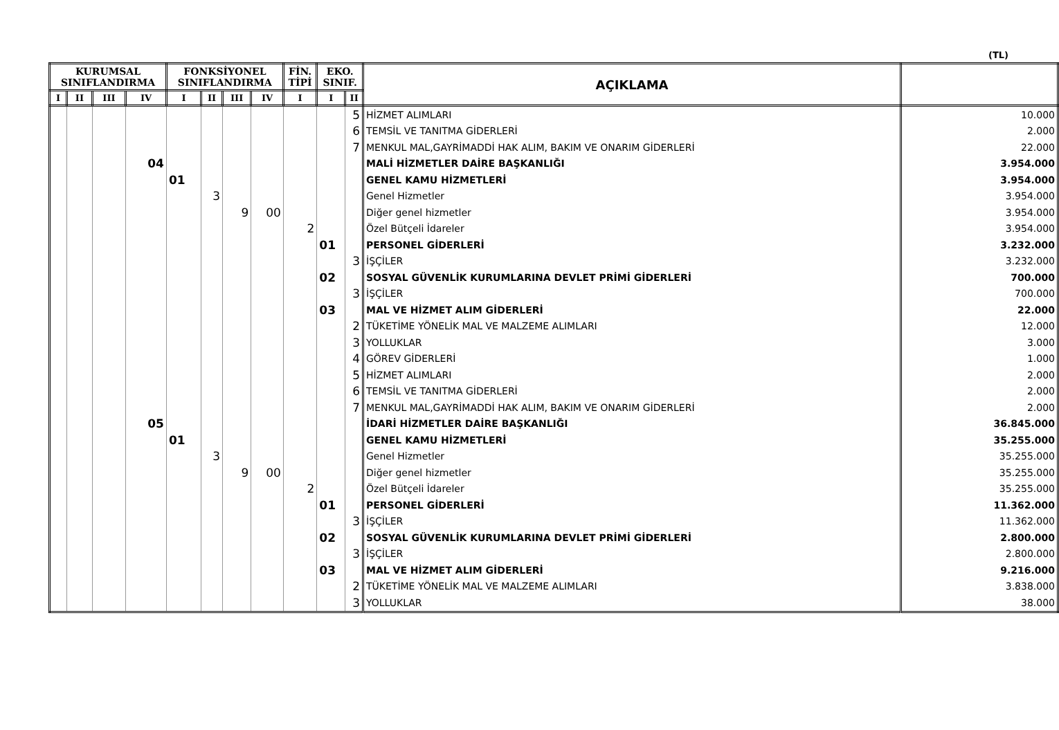(TL)
| KURUMSAL SINIFLANDIRMA | | | | FONKSİYONEL SINIFLANDIRMA | | | | FİN. TİPİ | EKO. SINIF. | | AÇIKLAMA | |
| --- | --- | --- | --- | --- | --- | --- | --- | --- | --- | --- | --- | --- |
| I | II | III | IV | I | II | III | IV | I | I | II | | |
| | | | | | | | | | | 5 | HİZMET ALIMLARI | 10.000 |
| | | | | | | | | | | 6 | TEMSİL VE TANITMA GİDERLERİ | 2.000 |
| | | | | | | | | | | 7 | MENKUL MAL,GAYRİMADDİ HAK ALIM, BAKIM VE ONARIM GİDERLERİ | 22.000 |
| | | | 04 | | | | | | | | MALİ HİZMETLER DAİRE BAŞKANLIĞI | 3.954.000 |
| | | | | 01 | | | | | | | GENEL KAMU HİZMETLERİ | 3.954.000 |
| | | | | | 3 | | | | | | Genel Hizmetler | 3.954.000 |
| | | | | | | 9 | 00 | | | | Diğer genel hizmetler | 3.954.000 |
| | | | | | | | | 2 | | | Özel Bütçeli İdareler | 3.954.000 |
| | | | | | | | | | 01 | | PERSONEL GİDERLERİ | 3.232.000 |
| | | | | | | | | | | 3 | İŞÇİLER | 3.232.000 |
| | | | | | | | | | 02 | | SOSYAL GÜVENLİK KURUMLARINA DEVLET PRİMİ GİDERLERİ | 700.000 |
| | | | | | | | | | | 3 | İŞÇİLER | 700.000 |
| | | | | | | | | | 03 | | MAL VE HİZMET ALIM GİDERLERİ | 22.000 |
| | | | | | | | | | | 2 | TÜKETİME YÖNELİK MAL VE MALZEME ALIMLARI | 12.000 |
| | | | | | | | | | | 3 | YOLLUKLAR | 3.000 |
| | | | | | | | | | | 4 | GÖREV GİDERLERİ | 1.000 |
| | | | | | | | | | | 5 | HİZMET ALIMLARI | 2.000 |
| | | | | | | | | | | 6 | TEMSİL VE TANITMA GİDERLERİ | 2.000 |
| | | | | | | | | | | 7 | MENKUL MAL,GAYRİMADDİ HAK ALIM, BAKIM VE ONARIM GİDERLERİ | 2.000 |
| | | | 05 | | | | | | | | İDARİ HİZMETLER DAİRE BAŞKANLIĞI | 36.845.000 |
| | | | | 01 | | | | | | | GENEL KAMU HİZMETLERİ | 35.255.000 |
| | | | | | 3 | | | | | | Genel Hizmetler | 35.255.000 |
| | | | | | | 9 | 00 | | | | Diğer genel hizmetler | 35.255.000 |
| | | | | | | | | 2 | | | Özel Bütçeli İdareler | 35.255.000 |
| | | | | | | | | | 01 | | PERSONEL GİDERLERİ | 11.362.000 |
| | | | | | | | | | | 3 | İŞÇİLER | 11.362.000 |
| | | | | | | | | | 02 | | SOSYAL GÜVENLİK KURUMLARINA DEVLET PRİMİ GİDERLERİ | 2.800.000 |
| | | | | | | | | | | 3 | İŞÇİLER | 2.800.000 |
| | | | | | | | | | 03 | | MAL VE HİZMET ALIM GİDERLERİ | 9.216.000 |
| | | | | | | | | | | 2 | TÜKETİME YÖNELİK MAL VE MALZEME ALIMLARI | 3.838.000 |
| | | | | | | | | | | 3 | YOLLUKLAR | 38.000 |